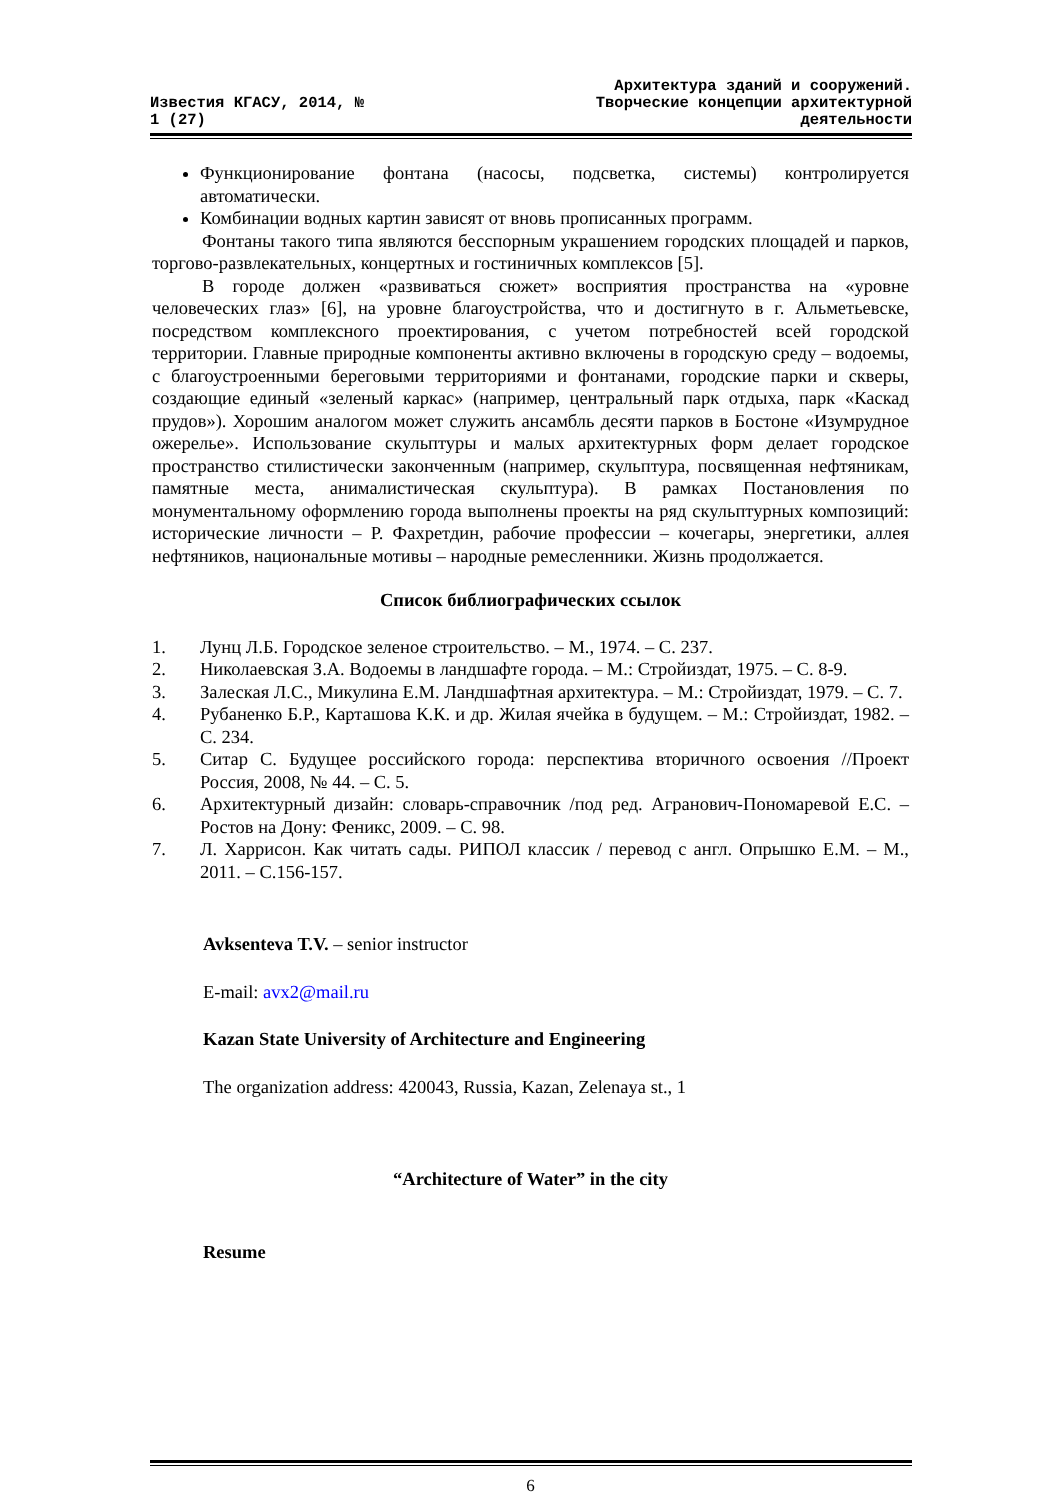Известия КГАСУ, 2014, №
1 (27)
Архитектура зданий и сооружений.
Творческие концепции архитектурной
деятельности
Функционирование фонтана (насосы, подсветка, системы) контролируется автоматически.
Комбинации водных картин зависят от вновь прописанных программ.
Фонтаны такого типа являются бесспорным украшением городских площадей и парков, торгово-развлекательных, концертных и гостиничных комплексов [5].
В городе должен «развиваться сюжет» восприятия пространства на «уровне человеческих глаз» [6], на уровне благоустройства, что и достигнуто в г. Альметьевске, посредством комплексного проектирования, с учетом потребностей всей городской территории. Главные природные компоненты активно включены в городскую среду – водоемы, с благоустроенными береговыми территориями и фонтанами, городские парки и скверы, создающие единый «зеленый каркас» (например, центральный парк отдыха, парк «Каскад прудов»). Хорошим аналогом может служить ансамбль десяти парков в Бостоне «Изумрудное ожерелье». Использование скульптуры и малых архитектурных форм делает городское пространство стилистически законченным (например, скульптура, посвященная нефтяникам, памятные места, анималистическая скульптура). В рамках Постановления по монументальному оформлению города выполнены проекты на ряд скульптурных композиций: исторические личности – Р. Фахретдин, рабочие профессии – кочегары, энергетики, аллея нефтяников, национальные мотивы – народные ремесленники. Жизнь продолжается.
Список библиографических ссылок
1. Лунц Л.Б. Городское зеленое строительство. – М., 1974. – С. 237.
2. Николаевская З.А. Водоемы в ландшафте города. – М.: Стройиздат, 1975. – С. 8-9.
3. Залеская Л.С., Микулина Е.М. Ландшафтная архитектура. – М.: Стройиздат, 1979. – С. 7.
4. Рубаненко Б.Р., Карташова К.К. и др. Жилая ячейка в будущем. – М.: Стройиздат, 1982. – С. 234.
5. Ситар С. Будущее российского города: перспектива вторичного освоения //Проект Россия, 2008, № 44. – С. 5.
6. Архитектурный дизайн: словарь-справочник /под ред. Агранович-Пономаревой Е.С. – Ростов на Дону: Феникс, 2009. – С. 98.
7. Л. Харрисон. Как читать сады. РИПОЛ классик / перевод с англ. Опрышко Е.М. – М., 2011. – С.156-157.
Avksenteva T.V. – senior instructor
E-mail: avx2@mail.ru
Kazan State University of Architecture and Engineering
The organization address: 420043, Russia, Kazan, Zelenaya st., 1
“Architecture of Water” in the city
Resume
6